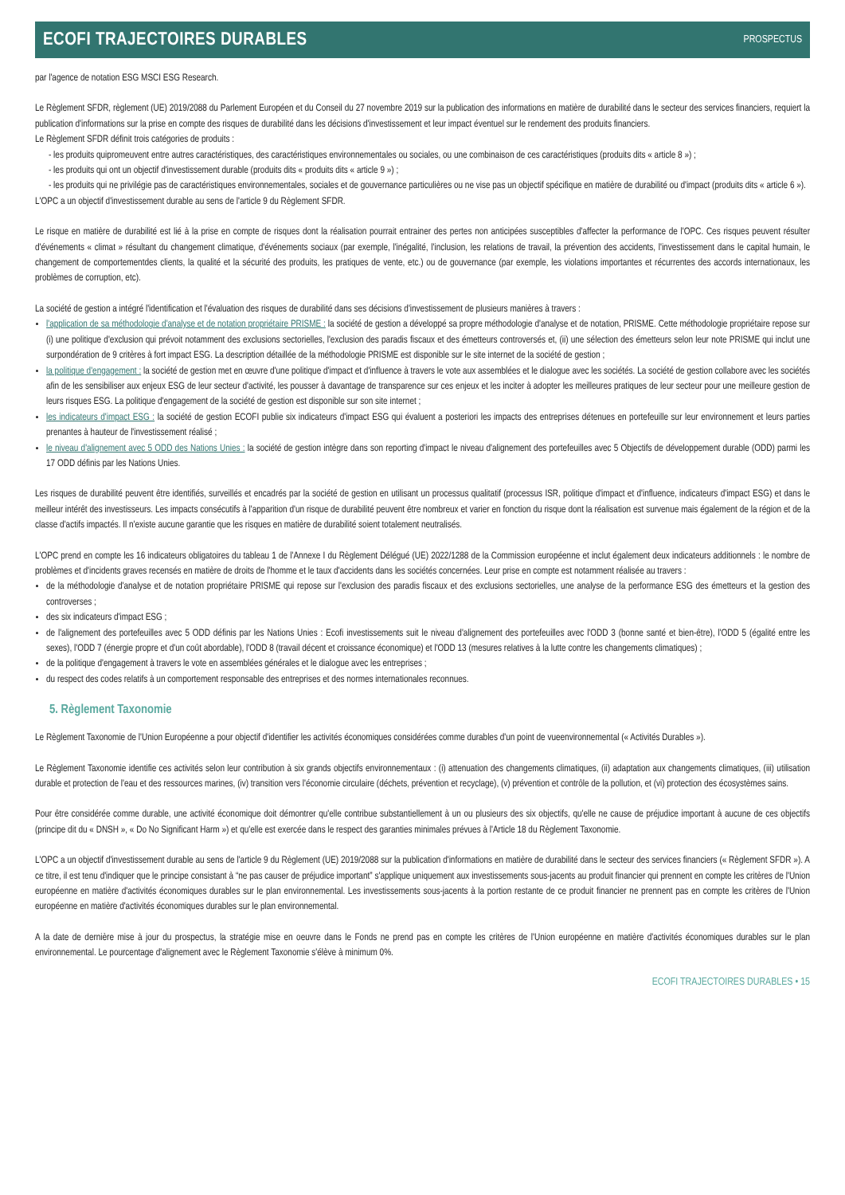ECOFI TRAJECTOIRES DURABLES
PROSPECTUS
par l'agence de notation ESG MSCI ESG Research.
Le Règlement SFDR, règlement (UE) 2019/2088 du Parlement Européen et du Conseil du 27 novembre 2019 sur la publication des informations en matière de durabilité dans le secteur des services financiers, requiert la publication d'informations sur la prise en compte des risques de durabilité dans les décisions d'investissement et leur impact éventuel sur le rendement des produits financiers.
Le Règlement SFDR définit trois catégories de produits :
- les produits quipromeuvent entre autres caractéristiques, des caractéristiques environnementales ou sociales, ou une combinaison de ces caractéristiques (produits dits « article 8 ») ;
- les produits qui ont un objectif d'investissement durable (produits dits « produits dits « article 9 ») ;
- les produits qui ne privilégie pas de caractéristiques environnementales, sociales et de gouvernance particulières ou ne vise pas un objectif spécifique en matière de durabilité ou d'impact (produits dits « article 6 »).
L'OPC a un objectif d'investissement durable au sens de l'article 9 du Règlement SFDR.
Le risque en matière de durabilité est lié à la prise en compte de risques dont la réalisation pourrait entrainer des pertes non anticipées susceptibles d'affecter la performance de l'OPC. Ces risques peuvent résulter d'événements « climat » résultant du changement climatique, d'événements sociaux (par exemple, l'inégalité, l'inclusion, les relations de travail, la prévention des accidents, l'investissement dans le capital humain, le changement de comportementdes clients, la qualité et la sécurité des produits, les pratiques de vente, etc.) ou de gouvernance (par exemple, les violations importantes et récurrentes des accords internationaux, les problèmes de corruption, etc).
La société de gestion a intégré l'identification et l'évaluation des risques de durabilité dans ses décisions d'investissement de plusieurs manières à travers :
l'application de sa méthodologie d'analyse et de notation propriétaire PRISME : la société de gestion a développé sa propre méthodologie d'analyse et de notation, PRISME. Cette méthodologie propriétaire repose sur (i) une politique d'exclusion qui prévoit notamment des exclusions sectorielles, l'exclusion des paradis fiscaux et des émetteurs controversés et, (ii) une sélection des émetteurs selon leur note PRISME qui inclut une surpondération de 9 critères à fort impact ESG. La description détaillée de la méthodologie PRISME est disponible sur le site internet de la société de gestion ;
la politique d'engagement : la société de gestion met en œuvre d'une politique d'impact et d'influence à travers le vote aux assemblées et le dialogue avec les sociétés. La société de gestion collabore avec les sociétés afin de les sensibiliser aux enjeux ESG de leur secteur d'activité, les pousser à davantage de transparence sur ces enjeux et les inciter à adopter les meilleures pratiques de leur secteur pour une meilleure gestion de leurs risques ESG. La politique d'engagement de la société de gestion est disponible sur son site internet ;
les indicateurs d'impact ESG : la société de gestion ECOFI publie six indicateurs d'impact ESG qui évaluent a posteriori les impacts des entreprises détenues en portefeuille sur leur environnement et leurs parties prenantes à hauteur de l'investissement réalisé ;
le niveau d'alignement avec 5 ODD des Nations Unies : la société de gestion intègre dans son reporting d'impact le niveau d'alignement des portefeuilles avec 5 Objectifs de développement durable (ODD) parmi les 17 ODD définis par les Nations Unies.
Les risques de durabilité peuvent être identifiés, surveillés et encadrés par la société de gestion en utilisant un processus qualitatif (processus ISR, politique d'impact et d'influence, indicateurs d'impact ESG) et dans le meilleur intérêt des investisseurs. Les impacts consécutifs à l'apparition d'un risque de durabilité peuvent être nombreux et varier en fonction du risque dont la réalisation est survenue mais également de la région et de la classe d'actifs impactés. Il n'existe aucune garantie que les risques en matière de durabilité soient totalement neutralisés.
L'OPC prend en compte les 16 indicateurs obligatoires du tableau 1 de l'Annexe I du Règlement Délégué (UE) 2022/1288 de la Commission européenne et inclut également deux indicateurs additionnels : le nombre de problèmes et d'incidents graves recensés en matière de droits de l'homme et le taux d'accidents dans les sociétés concernées. Leur prise en compte est notamment réalisée au travers :
de la méthodologie d'analyse et de notation propriétaire PRISME qui repose sur l'exclusion des paradis fiscaux et des exclusions sectorielles, une analyse de la performance ESG des émetteurs et la gestion des controverses ;
des six indicateurs d'impact ESG ;
de l'alignement des portefeuilles avec 5 ODD définis par les Nations Unies : Ecofi investissements suit le niveau d'alignement des portefeuilles avec l'ODD 3 (bonne santé et bien-être), l'ODD 5 (égalité entre les sexes), l'ODD 7 (énergie propre et d'un coût abordable), l'ODD 8 (travail décent et croissance économique) et l'ODD 13 (mesures relatives à la lutte contre les changements climatiques) ;
de la politique d'engagement à travers le vote en assemblées générales et le dialogue avec les entreprises ;
du respect des codes relatifs à un comportement responsable des entreprises et des normes internationales reconnues.
5. Règlement Taxonomie
Le Règlement Taxonomie de l'Union Européenne a pour objectif d'identifier les activités économiques considérées comme durables d'un point de vueenvironnemental (« Activités Durables »).
Le Règlement Taxonomie identifie ces activités selon leur contribution à six grands objectifs environnementaux : (i) attenuation des changements climatiques, (ii) adaptation aux changements climatiques, (iii) utilisation durable et protection de l'eau et des ressources marines, (iv) transition vers l'économie circulaire (déchets, prévention et recyclage), (v) prévention et contrôle de la pollution, et (vi) protection des écosystèmes sains.
Pour être considérée comme durable, une activité économique doit démontrer qu'elle contribue substantiellement à un ou plusieurs des six objectifs, qu'elle ne cause de préjudice important à aucune de ces objectifs (principe dit du « DNSH », « Do No Significant Harm ») et qu'elle est exercée dans le respect des garanties minimales prévues à l'Article 18 du Règlement Taxonomie.
L'OPC a un objectif d'investissement durable au sens de l'article 9 du Règlement (UE) 2019/2088 sur la publication d'informations en matière de durabilité dans le secteur des services financiers (« Règlement SFDR »). A ce titre, il est tenu d'indiquer que le principe consistant à “ne pas causer de préjudice important” s'applique uniquement aux investissements sous-jacents au produit financier qui prennent en compte les critères de l'Union européenne en matière d'activités économiques durables sur le plan environnemental. Les investissements sous-jacents à la portion restante de ce produit financier ne prennent pas en compte les critères de l'Union européenne en matière d'activités économiques durables sur le plan environnemental.
A la date de dernière mise à jour du prospectus, la stratégie mise en oeuvre dans le Fonds ne prend pas en compte les critères de l'Union européenne en matière d'activités économiques durables sur le plan environnemental. Le pourcentage d'alignement avec le Règlement Taxonomie s'élève à minimum 0%.
ECOFI TRAJECTOIRES DURABLES • 15